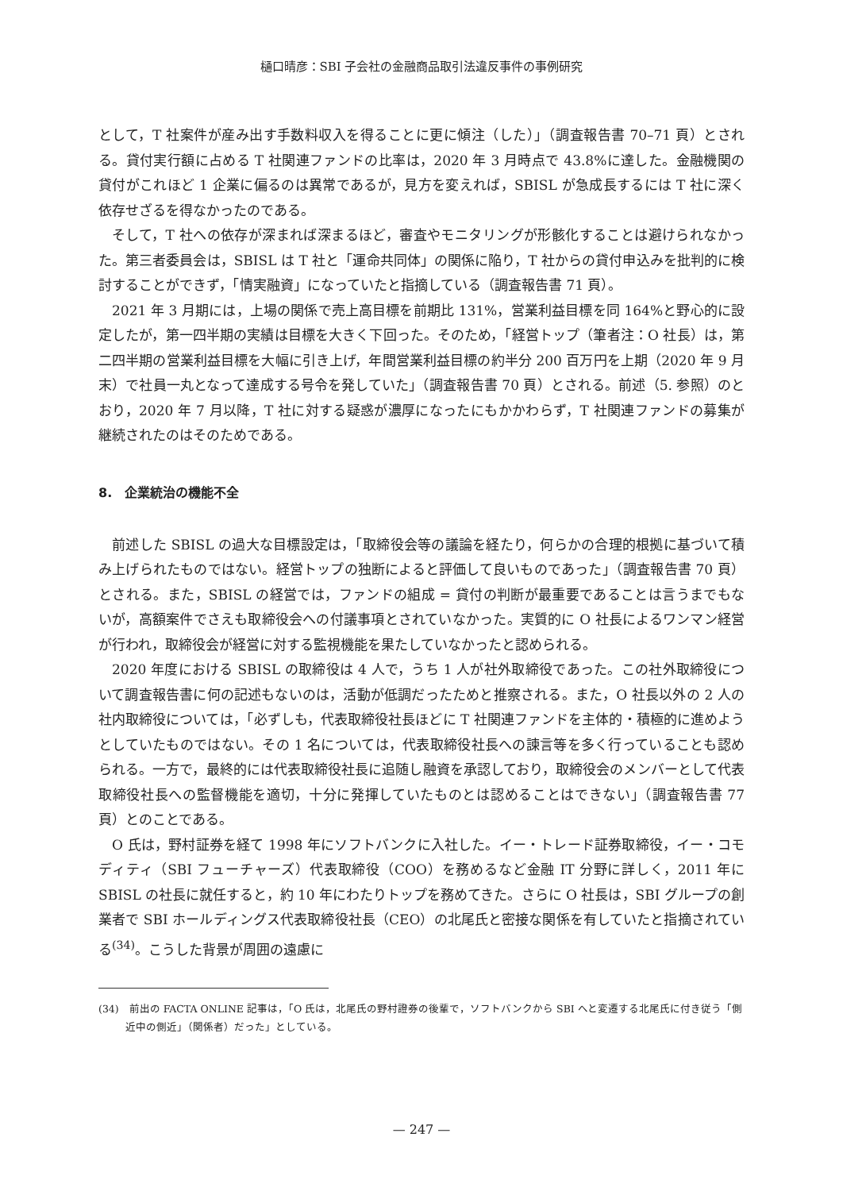樋口晴彦：SBI 子会社の金融商品取引法違反事件の事例研究
として，T 社案件が産み出す手数料収入を得ることに更に傾注（した）」（調査報告書 70–71 頁）とされる。貸付実行額に占める T 社関連ファンドの比率は，2020 年 3 月時点で 43.8%に達した。金融機関の貸付がこれほど 1 企業に偏るのは異常であるが，見方を変えれば，SBISL が急成長するには T 社に深く依存せざるを得なかったのである。
そして，T 社への依存が深まれば深まるほど，審査やモニタリングが形骸化することは避けられなかった。第三者委員会は，SBISL は T 社と「運命共同体」の関係に陥り，T 社からの貸付申込みを批判的に検討することができず，「情実融資」になっていたと指摘している（調査報告書 71 頁）。
2021 年 3 月期には，上場の関係で売上高目標を前期比 131%，営業利益目標を同 164%と野心的に設定したが，第一四半期の実績は目標を大きく下回った。そのため，「経営トップ（筆者注：O 社長）は，第二四半期の営業利益目標を大幅に引き上げ，年間営業利益目標の約半分 200 百万円を上期（2020 年 9 月末）で社員一丸となって達成する号令を発していた」（調査報告書 70 頁）とされる。前述（5. 参照）のとおり，2020 年 7 月以降，T 社に対する疑惑が濃厚になったにもかかわらず，T 社関連ファンドの募集が継続されたのはそのためである。
8.　企業統治の機能不全
前述した SBISL の過大な目標設定は，「取締役会等の議論を経たり，何らかの合理的根拠に基づいて積み上げられたものではない。経営トップの独断によると評価して良いものであった」（調査報告書 70 頁）とされる。また，SBISL の経営では，ファンドの組成 = 貸付の判断が最重要であることは言うまでもないが，高額案件でさえも取締役会への付議事項とされていなかった。実質的に O 社長によるワンマン経営が行われ，取締役会が経営に対する監視機能を果たしていなかったと認められる。
2020 年度における SBISL の取締役は 4 人で，うち 1 人が社外取締役であった。この社外取締役について調査報告書に何の記述もないのは，活動が低調だったためと推察される。また，O 社長以外の 2 人の社内取締役については，「必ずしも，代表取締役社長ほどに T 社関連ファンドを主体的・積極的に進めようとしていたものではない。その 1 名については，代表取締役社長への諫言等を多く行っていることも認められる。一方で，最終的には代表取締役社長に追随し融資を承認しており，取締役会のメンバーとして代表取締役社長への監督機能を適切，十分に発揮していたものとは認めることはできない」（調査報告書 77 頁）とのことである。
O 氏は，野村証券を経て 1998 年にソフトバンクに入社した。イー・トレード証券取締役，イー・コモディティ（SBI フューチャーズ）代表取締役（COO）を務めるなど金融 IT 分野に詳しく，2011 年に SBISL の社長に就任すると，約 10 年にわたりトップを務めてきた。さらに O 社長は，SBI グループの創業者で SBI ホールディングス代表取締役社長（CEO）の北尾氏と密接な関係を有していたと指摘されている<sup>(34)</sup>。こうした背景が周囲の遠慮に
(34)　前出の FACTA ONLINE 記事は，「O 氏は，北尾氏の野村證券の後輩で，ソフトバンクから SBI へと変遷する北尾氏に付き従う「側近中の側近」（関係者）だった」としている。
— 247 —